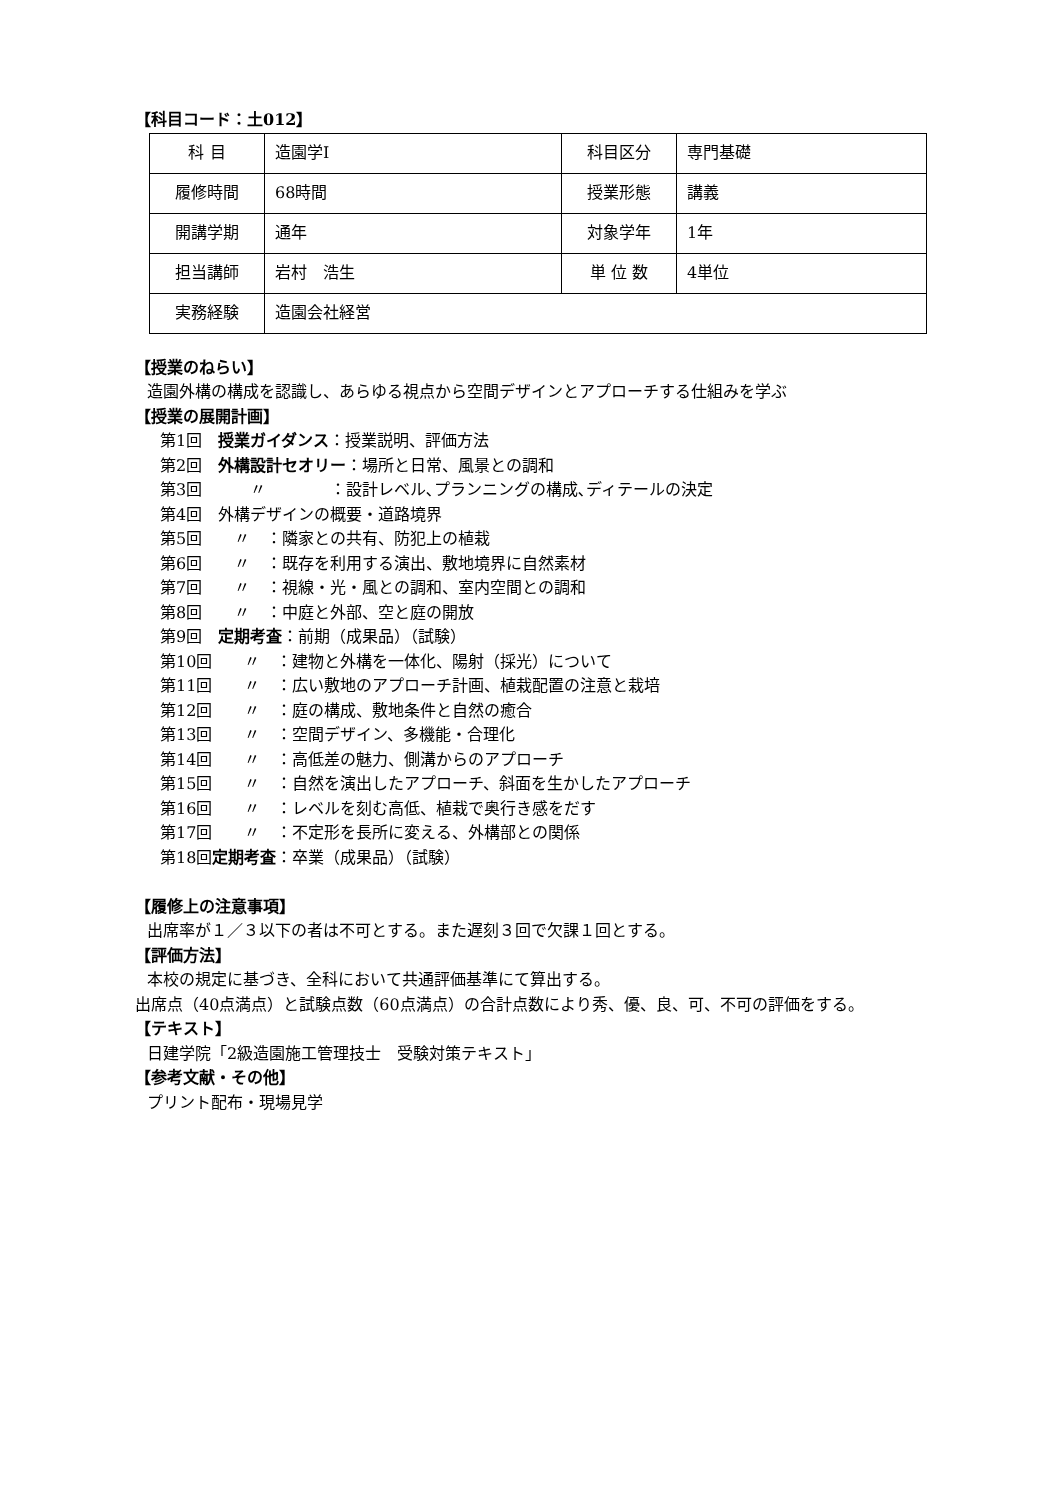【科目コード：土012】
| 科 目 | 造園学Ⅰ | 科目区分 | 専門基礎 |
| 履修時間 | 68時間 | 授業形態 | 講義 |
| 開講学期 | 通年 | 対象学年 | 1年 |
| 担当講師 | 岩村 浩生 | 単 位 数 | 4単位 |
| 実務経験 | 造園会社経営 | | |
【授業のねらい】
造園外構の構成を認識し、あらゆる視点から空間デザインとアプローチする仕組みを学ぶ
【授業の展開計画】
第1回　授業ガイダンス：授業説明、評価方法
第2回　外構設計セオリー：場所と日常、風景との調和
第3回　　　〃　　　　：設計レベル､プランニングの構成､ディテールの決定
第4回　外構デザインの概要・道路境界
第5回　　〃　：隣家との共有、防犯上の植栽
第6回　　〃　：既存を利用する演出、敷地境界に自然素材
第7回　　〃　：視線・光・風との調和、室内空間との調和
第8回　　〃　：中庭と外部、空と庭の開放
第9回　定期考査：前期（成果品）（試験）
第10回　　〃　：建物と外構を一体化、陽射（採光）について
第11回　　〃　：広い敷地のアプローチ計画、植栽配置の注意と栽培
第12回　　〃　：庭の構成、敷地条件と自然の癒合
第13回　　〃　：空間デザイン、多機能・合理化
第14回　　〃　：高低差の魅力、側溝からのアプローチ
第15回　　〃　：自然を演出したアプローチ、斜面を生かしたアプローチ
第16回　　〃　：レベルを刻む高低、植栽で奥行き感をだす
第17回　　〃　：不定形を長所に変える、外構部との関係
第18回定期考査：卒業（成果品）（試験）
【履修上の注意事項】
出席率が１／３以下の者は不可とする。また遅刻３回で欠課１回とする。
【評価方法】
本校の規定に基づき、全科において共通評価基準にて算出する。
出席点（40点満点）と試験点数（60点満点）の合計点数により秀、優、良、可、不可の評価をする。
【テキスト】
日建学院「2級造園施工管理技士　受験対策テキスト」
【参考文献・その他】
プリント配布・現場見学